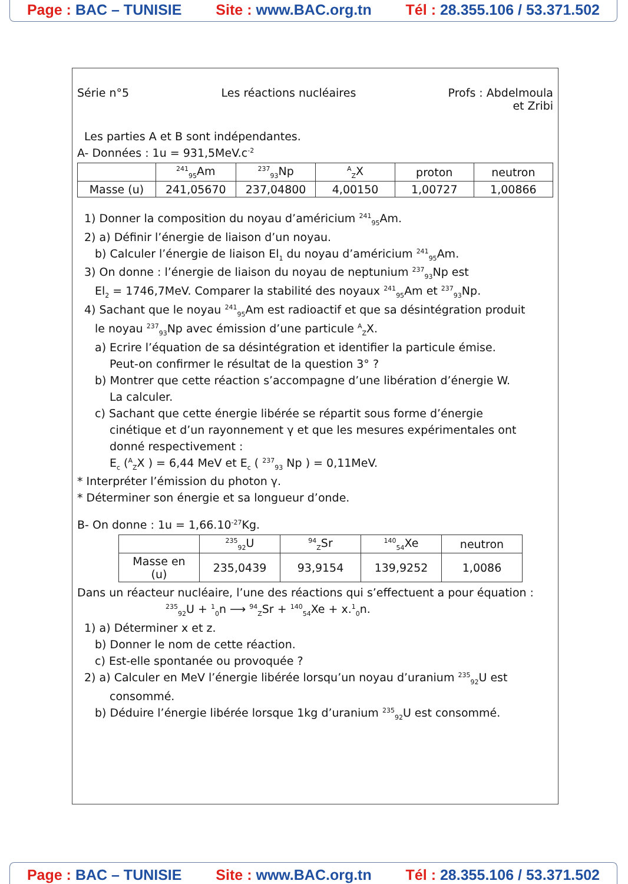Page : BAC – TUNISIE Site : www.BAC.org.tn Tél : 28.355.106 / 53.371.502
Série n°5 Les réactions nucléaires Profs : Abdelmoula
et Zribi
Les parties A et B sont indépendantes.
A- Données : 1u = 931,5MeV.c<sup>-2</sup>
| | <sup>241</sup> <sub>95</sub>Am | <sup>237</sup> <sub>93</sub>Np | <sup>A</sup><sub>Z</sub>X | proton | neutron |
| --- | --- | --- | --- | --- | --- |
| Masse (u) | 241,05670 | 237,04800 | 4,00150 | 1,00727 | 1,00866 |
1) Donner la composition du noyau d’américium <sup>241</sup><sub>95</sub>Am.
2) a) Définir l’énergie de liaison d’un noyau.
b) Calculer l’énergie de liaison El<sub>1</sub> du noyau d’américium <sup>241</sup><sub>95</sub>Am.
3) On donne : l’énergie de liaison du noyau de neptunium <sup>237</sup><sub>93</sub>Np est
El<sub>2</sub> = 1746,7MeV. Comparer la stabilité des noyaux <sup>241</sup><sub>95</sub>Am et <sup>237</sup><sub>93</sub>Np.
4) Sachant que le noyau <sup>241</sup><sub>95</sub>Am est radioactif et que sa désintégration produit
le noyau <sup>237</sup><sub>93</sub>Np avec émission d’une particule <sup>A</sup><sub>Z</sub>X.
a) Ecrire l’équation de sa désintégration et identifier la particule émise.
Peut-on confirmer le résultat de la question 3° ?
b) Montrer que cette réaction s’accompagne d’une libération d’énergie W.
La calculer.
c) Sachant que cette énergie libérée se répartit sous forme d’énergie
cinétique et d’un rayonnement γ et que les mesures expérimentales ont
donné respectivement :
E<sub>c</sub> (<sup>A</sup><sub>Z</sub>X ) = 6,44 MeV et E<sub>c</sub> ( <sup>237</sup><sub>93</sub> Np ) = 0,11MeV.
* Interpréter l’émission du photon γ.
* Déterminer son énergie et sa longueur d’onde.
B- On donne : 1u = 1,66.10<sup>-27</sup>Kg.
| | <sup>235</sup> <sub>92</sub>U | <sup>94</sup> <sub>Z</sub>Sr | <sup>140</sup> <sub>54</sub>Xe | neutron |
| --- | --- | --- | --- | --- |
| Masse en (u) | 235,0439 | 93,9154 | 139,9252 | 1,0086 |
Dans un réacteur nucléaire, l’une des réactions qui s’effectuent a pour équation :
<sup>235</sup> <sub>92</sub>U + <sup>1</sup><sub>0</sub>n ⟶ <sup>94</sup><sub>Z</sub>Sr + <sup>140</sup><sub>54</sub>Xe + x.<sup>1</sup><sub>0</sub>n.
1) a) Déterminer x et z.
b) Donner le nom de cette réaction.
c) Est-elle spontanée ou provoquée ?
2) a) Calculer en MeV l’énergie libérée lorsqu’un noyau d’uranium <sup>235</sup><sub>92</sub>U est
consommé.
b) Déduire l’énergie libérée lorsque 1kg d’uranium <sup>235</sup><sub>92</sub>U est consommé.
Page : BAC – TUNISIE Site : www.BAC.org.tn Tél : 28.355.106 / 53.371.502